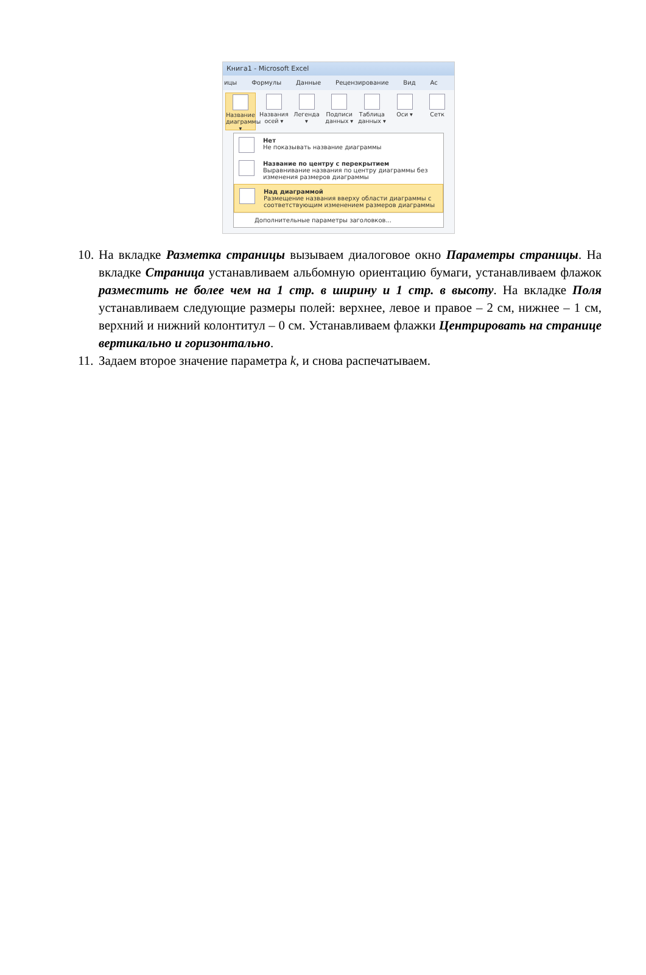Книга1 - Microsoft Excel
ицы Формулы Данные Рецензирование Вид Ac
Название диаграммы ▾
Названия осей ▾
Легенда ▾
Подписи данных ▾
Таблица данных ▾
Оси ▾ Сетк
Нет
Не показывать название диаграммы
Название по центру с перекрытием
Выравнивание названия по центру диаграммы без изменения размеров диаграммы
Над диаграммой
Размещение названия вверху области диаграммы с соответствующим изменением размеров диаграммы
Дополнительные параметры заголовков...
10. На вкладке Разметка страницы вызываем диалоговое окно Параметры страницы. На вкладке Страница устанавливаем альбомную ориентацию бумаги, устанавливаем флажок разместить не более чем на 1 стр. в ширину и 1 стр. в высоту. На вкладке Поля устанавливаем следующие размеры полей: верхнее, левое и правое – 2 см, нижнее – 1 см, верхний и нижний колонтитул – 0 см. Устанавливаем флажки Центрировать на странице вертикально и горизонтально.
11. Задаем второе значение параметра k, и снова распечатываем.